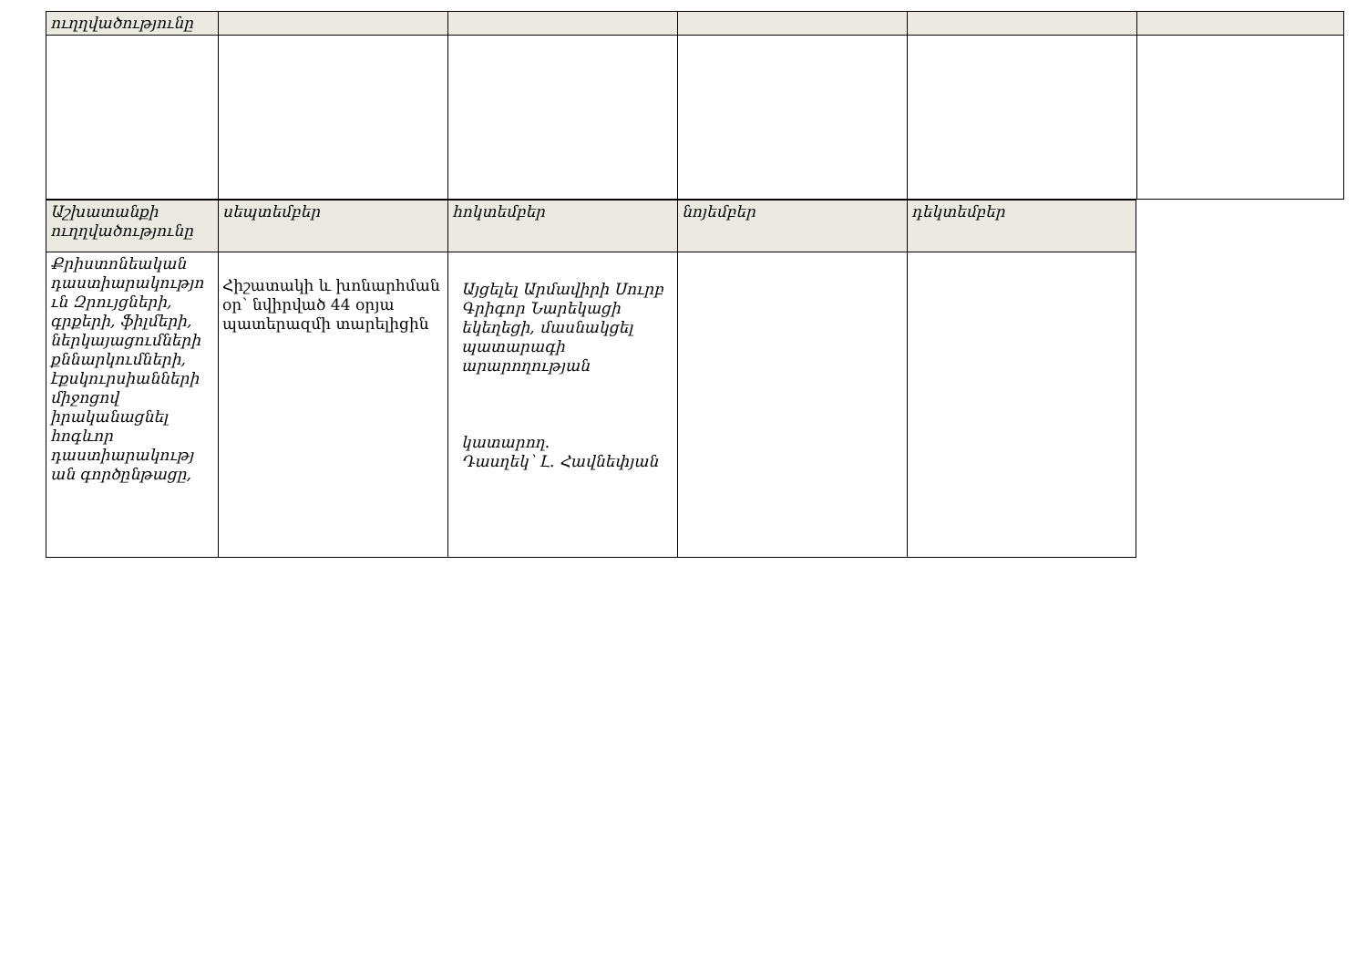| ուղղվածությունը | | | | | |
| Աշխատանքի ուղղվածությունը | սեպտեմբեր | հոկտեմբեր | նոյեմբեր | դեկտեմբեր |
| Քրիստոնեական դաստիարակությո ւն Զրույցների, գրքերի, ֆիլմերի, ներկայացումների քննարկումների, էքսկուրսիանների միջոցով իրականացնել հոգևոր դաստիարակությ ան գործընթացը, | Հիշատակի և խոնարհման օր՝ նվիրված 44 օրյա պատերազմի տարելիցին | Այցելել Արմավիրի Սուրբ Գրիգոր Նարեկացի եկեղեցի, մասնակցել պատարագի արարողության կատարող. Դասղեկ՝ Լ. Հավնեփյան | | |